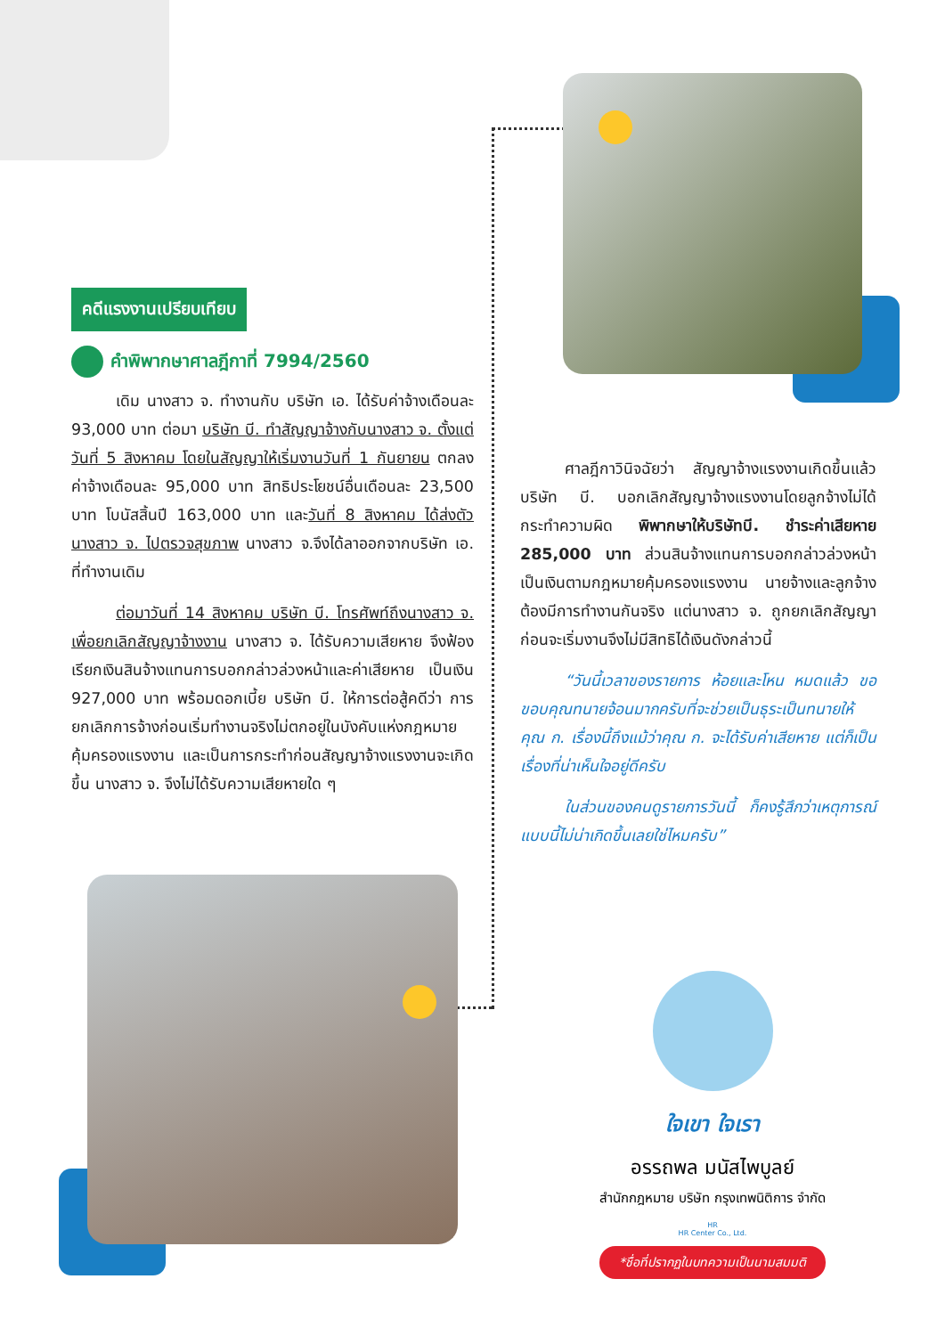คดีแรงงานเปรียบเทียบ
คำพิพากษาศาลฎีกาที่ 7994/2560
เดิม นางสาว จ. ทำงานกับ บริษัท เอ. ได้รับค่าจ้างเดือนละ 93,000 บาท ต่อมา บริษัท บี. ทำสัญญาจ้างกับนางสาว จ. ตั้งแต่วันที่ 5 สิงหาคม โดยในสัญญาให้เริ่มงานวันที่ 1 กันยายน ตกลงค่าจ้างเดือนละ 95,000 บาท สิทธิประโยชน์อื่นเดือนละ 23,500 บาท โบนัสสิ้นปี 163,000 บาท และวันที่ 8 สิงหาคม ได้ส่งตัวนางสาว จ. ไปตรวจสุขภาพ นางสาว จ.จึงได้ลาออกจากบริษัท เอ. ที่ทำงานเดิม
ต่อมาวันที่ 14 สิงหาคม บริษัท บี. โทรศัพท์ถึงนางสาว จ. เพื่อยกเลิกสัญญาจ้างงาน นางสาว จ. ได้รับความเสียหาย จึงฟ้องเรียกเงินสินจ้างแทนการบอกกล่าวล่วงหน้าและค่าเสียหาย เป็นเงิน 927,000 บาท พร้อมดอกเบี้ย บริษัท บี. ให้การต่อสู้คดีว่า การยกเลิกการจ้างก่อนเริ่มทำงานจริงไม่ตกอยู่ในบังคับแห่งกฎหมายคุ้มครองแรงงาน และเป็นการกระทำก่อนสัญญาจ้างแรงงานจะเกิดขึ้น นางสาว จ. จึงไม่ได้รับความเสียหายใด ๆ
ศาลฎีกาวินิจฉัยว่า สัญญาจ้างแรงงานเกิดขึ้นแล้ว บริษัท บี. บอกเลิกสัญญาจ้างแรงงานโดยลูกจ้างไม่ได้กระทำความผิด พิพากษาให้บริษัทบี. ชำระค่าเสียหาย 285,000 บาท ส่วนสินจ้างแทนการบอกกล่าวล่วงหน้าเป็นเงินตามกฎหมายคุ้มครองแรงงาน นายจ้างและลูกจ้างต้องมีการทำงานกันจริง แต่นางสาว จ. ถูกยกเลิกสัญญาก่อนจะเริ่มงานจึงไม่มีสิทธิได้เงินดังกล่าวนี้
“วันนี้เวลาของรายการ ห้อยและโหน หมดแล้ว ขอขอบคุณทนายจ้อนมากครับที่จะช่วยเป็นธุระเป็นทนายให้คุณ ก. เรื่องนี้ถึงแม้ว่าคุณ ก. จะได้รับค่าเสียหาย แต่ก็เป็นเรื่องที่น่าเห็นใจอยู่ดีครับ
ในส่วนของคนดูรายการวันนี้ ก็คงรู้สึกว่าเหตุการณ์แบบนี้ไม่น่าเกิดขึ้นเลยใช่ไหมครับ”
ใจเขา ใจเรา
อรรถพล มนัสไพบูลย์
สำนักกฎหมาย บริษัท กรุงเทพนิติการ จำกัด
HR
HR Center Co., Ltd.
*ชื่อที่ปรากฏในบทความเป็นนามสมมติ